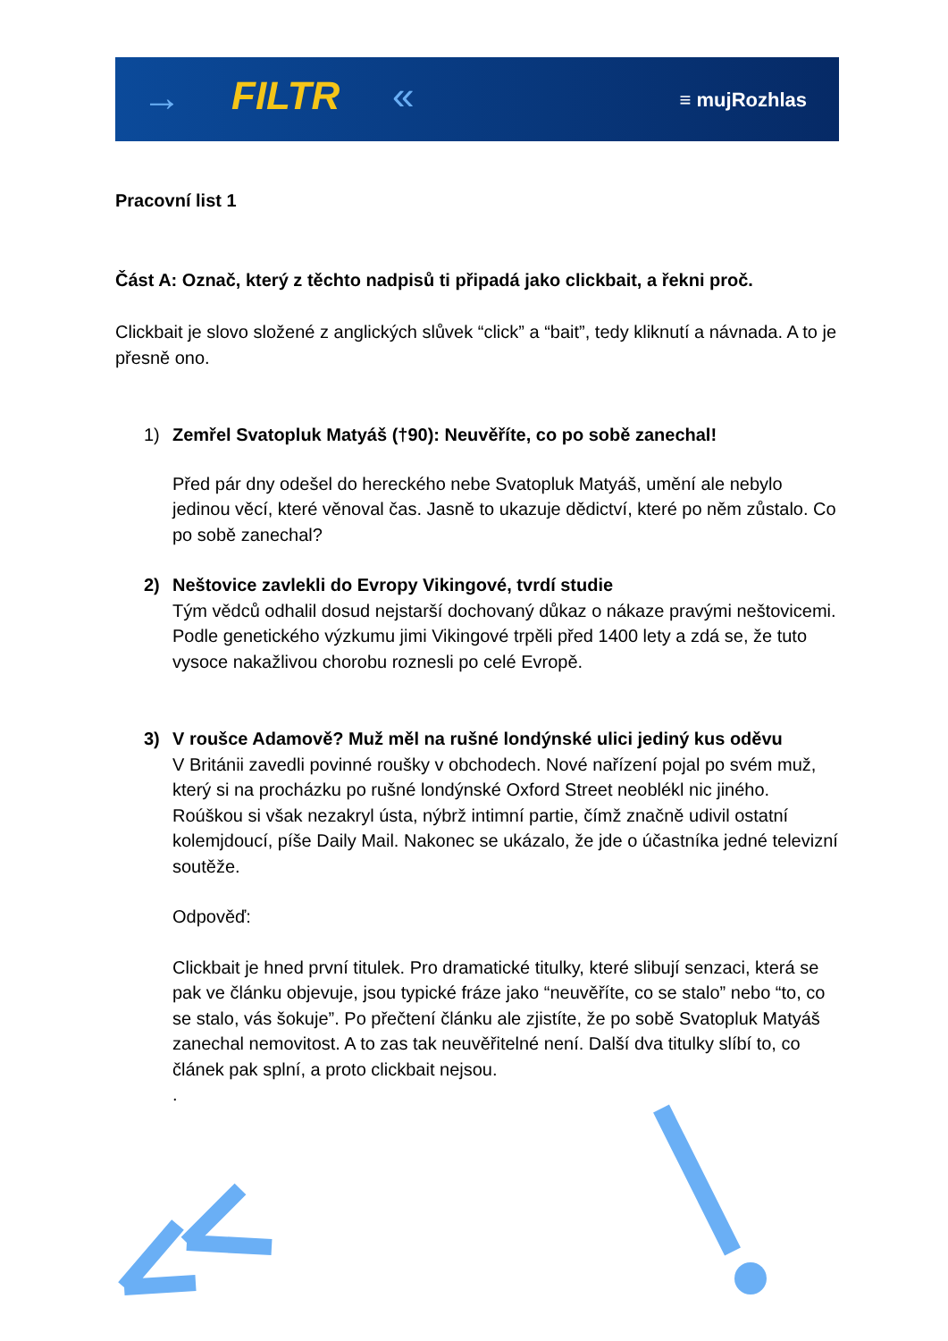→ FILTR « ≡ mujRozhlas
Pracovní list 1
Část A: Označ, který z těchto nadpisů ti připadá jako clickbait, a řekni proč.
Clickbait je slovo složené z anglických slůvek “click” a “bait”, tedy kliknutí a návnada. A to je přesně ono.
1) Zemřel Svatopluk Matyáš (†90): Neuvěříte, co po sobě zanechal!
Před pár dny odešel do hereckého nebe Svatopluk Matyáš, umění ale nebylo jedinou věcí, které věnoval čas. Jasně to ukazuje dědictví, které po něm zůstalo. Co po sobě zanechal?
2) Neštovice zavlekli do Evropy Vikingové, tvrdí studie
Tým vědců odhalil dosud nejstarší dochovaný důkaz o nákaze pravými neštovicemi. Podle genetického výzkumu jimi Vikingové trpěli před 1400 lety a zdá se, že tuto vysoce nakažlivou chorobu roznesli po celé Evropě.
3) V roušce Adamově? Muž měl na rušné londýnské ulici jediný kus oděvu
V Británii zavedli povinné roušky v obchodech. Nové nařízení pojal po svém muž, který si na procházku po rušné londýnské Oxford Street neoblékl nic jiného. Roúškou si však nezakryl ústa, nýbrž intimní partie, čímž značně udivil ostatní kolemjdoucí, píše Daily Mail. Nakonec se ukázalo, že jde o účastníka jedné televizní soutěže.
Odpověď:
Clickbait je hned první titulek. Pro dramatické titulky, které slibují senzaci, která se pak ve článku objevuje, jsou typické fráze jako “neuvěříte, co se stalo” nebo “to, co se stalo, vás šokuje”. Po přečtení článku ale zjistíte, že po sobě Svatopluk Matyáš zanechal nemovitost. A to zas tak neuvěřitelné není. Další dva titulky slíbí to, co článek pak splní, a proto clickbait nejsou.
.